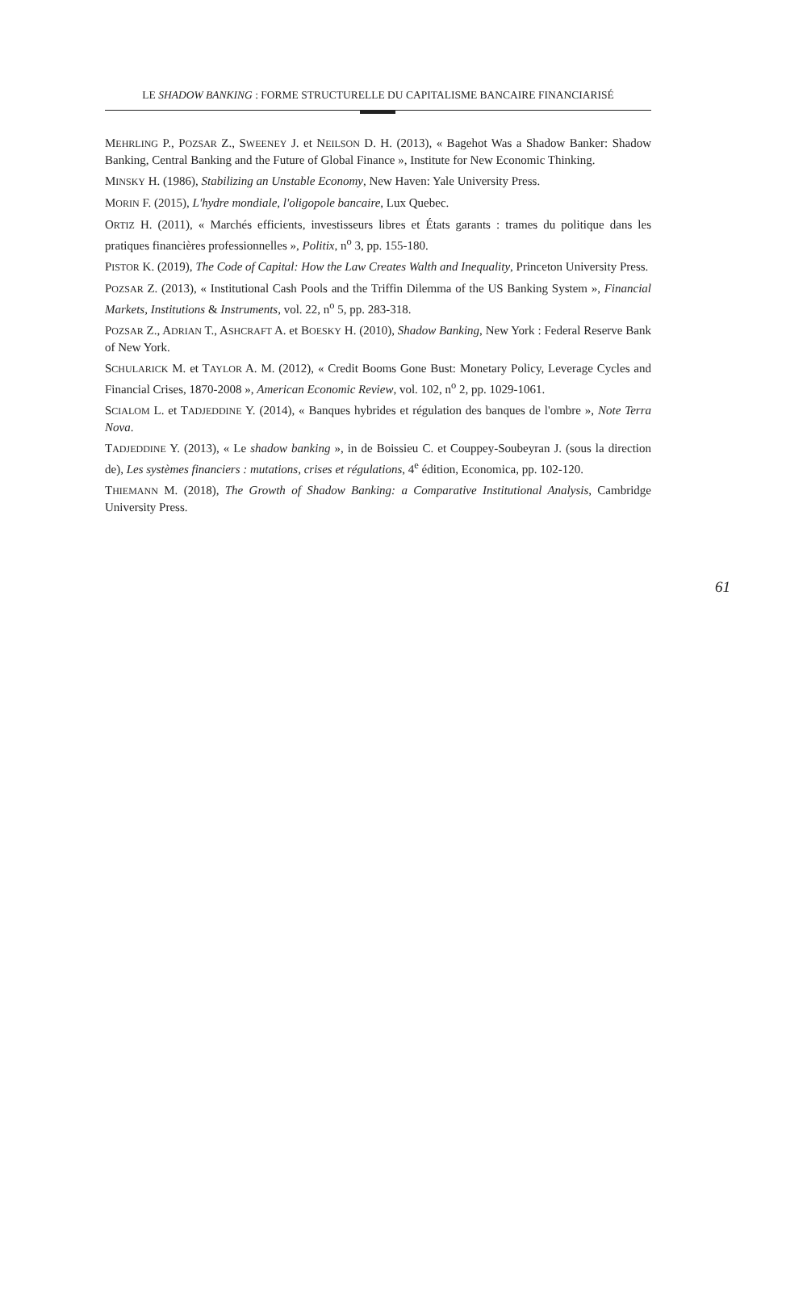LE SHADOW BANKING : FORME STRUCTURELLE DU CAPITALISME BANCAIRE FINANCIARISÉ
MEHRLING P., POZSAR Z., SWEENEY J. et NEILSON D. H. (2013), « Bagehot Was a Shadow Banker: Shadow Banking, Central Banking and the Future of Global Finance », Institute for New Economic Thinking.
MINSKY H. (1986), Stabilizing an Unstable Economy, New Haven: Yale University Press.
MORIN F. (2015), L'hydre mondiale, l'oligopole bancaire, Lux Quebec.
ORTIZ H. (2011), « Marchés efficients, investisseurs libres et États garants : trames du politique dans les pratiques financières professionnelles », Politix, n<sup>o</sup> 3, pp. 155-180.
PISTOR K. (2019), The Code of Capital: How the Law Creates Walth and Inequality, Princeton University Press.
POZSAR Z. (2013), « Institutional Cash Pools and the Triffin Dilemma of the US Banking System », Financial Markets, Institutions & Instruments, vol. 22, n<sup>o</sup> 5, pp. 283-318.
POZSAR Z., ADRIAN T., ASHCRAFT A. et BOESKY H. (2010), Shadow Banking, New York : Federal Reserve Bank of New York.
SCHULARICK M. et TAYLOR A. M. (2012), « Credit Booms Gone Bust: Monetary Policy, Leverage Cycles and Financial Crises, 1870-2008 », American Economic Review, vol. 102, n<sup>o</sup> 2, pp. 1029-1061.
SCIALOM L. et TADJEDDINE Y. (2014), « Banques hybrides et régulation des banques de l'ombre », Note Terra Nova.
TADJEDDINE Y. (2013), « Le shadow banking », in de Boissieu C. et Couppey-Soubeyran J. (sous la direction de), Les systèmes financiers : mutations, crises et régulations, 4<sup>e</sup> édition, Economica, pp. 102-120.
THIEMANN M. (2018), The Growth of Shadow Banking: a Comparative Institutional Analysis, Cambridge University Press.
61